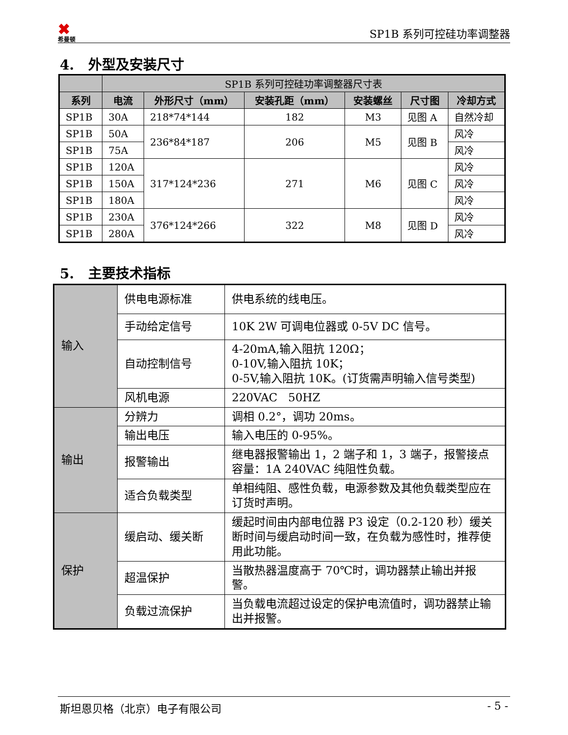✖
希曼顿
SP1B 系列可控硅功率调整器
4. 外型及安装尺寸
| | SP1B 系列可控硅功率调整器尺寸表 | | | | | |
| --- | --- | --- | --- | --- | --- | --- |
| 系列 | 电流 | 外形尺寸（mm） | 安装孔距（mm） | 安装螺丝 | 尺寸图 | 冷却方式 |
| SP1B | 30A | 218*74*144 | 182 | M3 | 见图 A | 自然冷却 |
| SP1B | 50A | 236*84*187 | 206 | M5 | 见图 B | 风冷 |
| SP1B | 75A | | | | | 风冷 |
| SP1B | 120A | 317*124*236 | 271 | M6 | 见图 C | 风冷 |
| SP1B | 150A | | | | | 风冷 |
| SP1B | 180A | | | | | 风冷 |
| SP1B | 230A | 376*124*266 | 322 | M8 | 见图 D | 风冷 |
| SP1B | 280A | | | | | 风冷 |
5. 主要技术指标
| 输入 | 供电电源标准 | 供电系统的线电压。 |
| | 手动给定信号 | 10K 2W 可调电位器或 0-5V DC 信号。 |
| | 自动控制信号 | 4-20mA,输入阻抗 120Ω； 0-10V,输入阻抗 10K； 0-5V,输入阻抗 10K。(订货需声明输入信号类型) |
| | 风机电源 | 220VAC 50HZ |
| 输出 | 分辨力 | 调相 0.2°，调功 20ms。 |
| | 输出电压 | 输入电压的 0-95%。 |
| | 报警输出 | 继电器报警输出 1，2 端子和 1，3 端子，报警接点容量：1A 240VAC 纯阻性负载。 |
| | 适合负载类型 | 单相纯阻、感性负载，电源参数及其他负载类型应在订货时声明。 |
| 保护 | 缓启动、缓关断 | 缓起时间由内部电位器 P3 设定（0.2-120 秒）缓关断时间与缓启动时间一致，在负载为感性时，推荐使用此功能。 |
| | 超温保护 | 当散热器温度高于 70℃时，调功器禁止输出并报警。 |
| | 负载过流保护 | 当负载电流超过设定的保护电流值时，调功器禁止输出并报警。 |
斯坦恩贝格（北京）电子有限公司 - 5 -